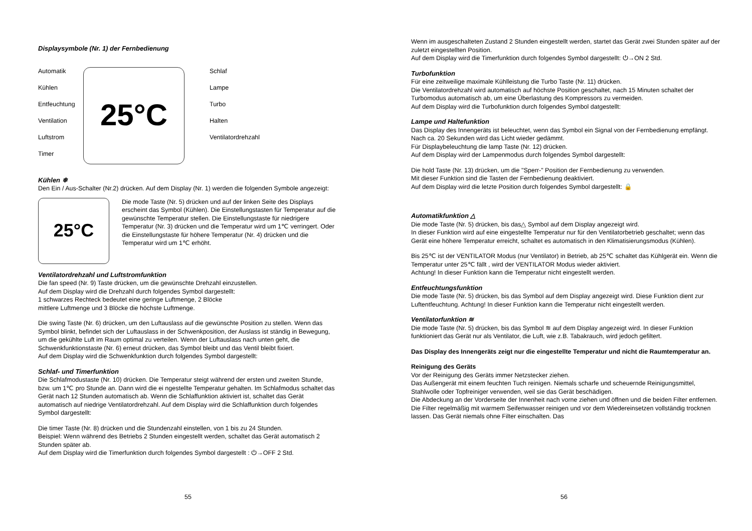Displaysymbole (Nr. 1) der Fernbedienung
Automatik
Kühlen
Entfeuchtung
Ventilation
Luftstrom
Timer
25°C
Schlaf
Lampe
Turbo
Halten
Ventilatordrehzahl
Kühlen ❄
Den Ein / Aus-Schalter (Nr.2) drücken. Auf dem Display (Nr. 1) werden die folgenden Symbole angezeigt:
25°C
Die mode Taste (Nr. 5) drücken und auf der linken Seite des Displays erscheint das Symbol (Kühlen). Die Einstellungstasten für Temperatur auf die gewünschte Temperatur stellen. Die Einstellungstaste für niedrigere Temperatur (Nr. 3) drücken und die Temperatur wird um 1℃ verringert. Oder die Einstellungstaste für höhere Temperatur (Nr. 4) drücken und die Temperatur wird um 1℃ erhöht.
Ventilatordrehzahl und Luftstromfunktion
Die fan speed (Nr. 9) Taste drücken, um die gewünschte Drehzahl einzustellen.
Auf dem Display wird die Drehzahl durch folgendes Symbol dargestellt:
1 schwarzes Rechteck bedeutet eine geringe Luftmenge, 2 Blöcke
mittlere Luftmenge und 3 Blöcke die höchste Luftmenge.
Die swing Taste (Nr. 6) drücken, um den Luftauslass auf die gewünschte Position zu stellen. Wenn das Symbol blinkt, befindet sich der Luftauslass in der Schwenkposition, der Auslass ist ständig in Bewegung, um die gekühlte Luft im Raum optimal zu verteilen. Wenn der Luftauslass nach unten geht, die Schwenkfunktionstaste (Nr. 6) erneut drücken, das Symbol bleibt und das Ventil bleibt fixiert.
Auf dem Display wird die Schwenkfunktion durch folgendes Symbol dargestellt:
Schlaf- und Timerfunktion
Die Schlafmodustaste (Nr. 10) drücken. Die Temperatur steigt während der ersten und zweiten Stunde, bzw. um 1℃ pro Stunde an. Dann wird die ei ngestellte Temperatur gehalten. Im Schlafmodus schaltet das Gerät nach 12 Stunden automatisch ab. Wenn die Schlaffunktion aktiviert ist, schaltet das Gerät automatisch auf niedrige Ventilatordrehzahl. Auf dem Display wird die Schlaffunktion durch folgendes Symbol dargestellt:
Die timer Taste (Nr. 8) drücken und die Stundenzahl einstellen, von 1 bis zu 24 Stunden.
Beispiel: Wenn während des Betriebs 2 Stunden eingestellt werden, schaltet das Gerät automatisch 2 Stunden später ab.
Auf dem Display wird die Timerfunktion durch folgendes Symbol dargestellt : ⏻→OFF 2 Std.
55
Wenn im ausgeschalteten Zustand 2 Stunden eingestellt werden, startet das Gerät zwei Stunden später auf der zuletzt eingestellten Position.
Auf dem Display wird die Timerfunktion durch folgendes Symbol dargestellt: ⏻→ON 2 Std.
Turbofunktion
Für eine zeitweilige maximale Kühlleistung die Turbo Taste (Nr. 11) drücken.
Die Ventilatordrehzahl wird automatisch auf höchste Position geschaltet, nach 15 Minuten schaltet der Turbomodus automatisch ab, um eine Überlastung des Kompressors zu vermeiden.
Auf dem Display wird die Turbofunktion durch folgendes Symbol datgestellt:
Lampe und Haltefunktion
Das Display des Innengeräts ist beleuchtet, wenn das Symbol ein Signal von der Fernbedienung empfängt. Nach ca. 20 Sekunden wird das Licht wieder gedämmt.
Für Displaybeleuchtung die lamp Taste (Nr. 12) drücken.
Auf dem Display wird der Lampenmodus durch folgendes Symbol dargestellt:
Die hold Taste (Nr. 13) drücken, um die "Sperr-" Position der Fernbedienung zu verwenden.
Mit dieser Funktion sind die Tasten der Fernbedienung deaktiviert.
Auf dem Display wird die letzte Position durch folgendes Symbol dargestellt: 🔒
Automatikfunktion △
Die mode Taste (Nr. 5) drücken, bis das△ Symbol auf dem Display angezeigt wird.
In dieser Funktion wird auf eine eingestellte Temperatur nur für den Ventilatorbetrieb geschaltet; wenn das Gerät eine höhere Temperatur erreicht, schaltet es automatisch in den Klimatisierungsmodus (Kühlen).
Bis 25℃ ist der VENTILATOR Modus (nur Ventilator) in Betrieb, ab 25℃ schaltet das Kühlgerät ein. Wenn die Temperatur unter 25℃ fällt , wird der VENTILATOR Modus wieder aktiviert.
Achtung! In dieser Funktion kann die Temperatur nicht eingestellt werden.
Entfeuchtungsfunktion
Die mode Taste (Nr. 5) drücken, bis das Symbol auf dem Display angezeigt wird. Diese Funktion dient zur Luftentfeuchtung. Achtung! In dieser Funktion kann die Temperatur nicht eingestellt werden.
Ventilatorfunktion ≋
Die mode Taste (Nr. 5) drücken, bis das Symbol ≋ auf dem Display angezeigt wird. In dieser Funktion funktioniert das Gerät nur als Ventilator, die Luft, wie z.B. Tabakrauch, wird jedoch gefiltert.
Das Display des Innengeräts zeigt nur die eingestellte Temperatur und nicht die Raumtemperatur an.
Reinigung des Geräts
Vor der Reinigung des Geräts immer Netzstecker ziehen.
Das Außengerät mit einem feuchten Tuch reinigen. Niemals scharfe und scheuernde Reinigungsmittel, Stahlwolle oder Topfreiniger verwenden, weil sie das Gerät beschädigen.
Die Abdeckung an der Vorderseite der Innenheit nach vorne ziehen und öffnen und die beiden Filter entfernen. Die Filter regelmäßig mit warmem Seifenwasser reinigen und vor dem Wiedereinsetzen vollständig trocknen lassen. Das Gerät niemals ohne Filter einschalten. Das
56